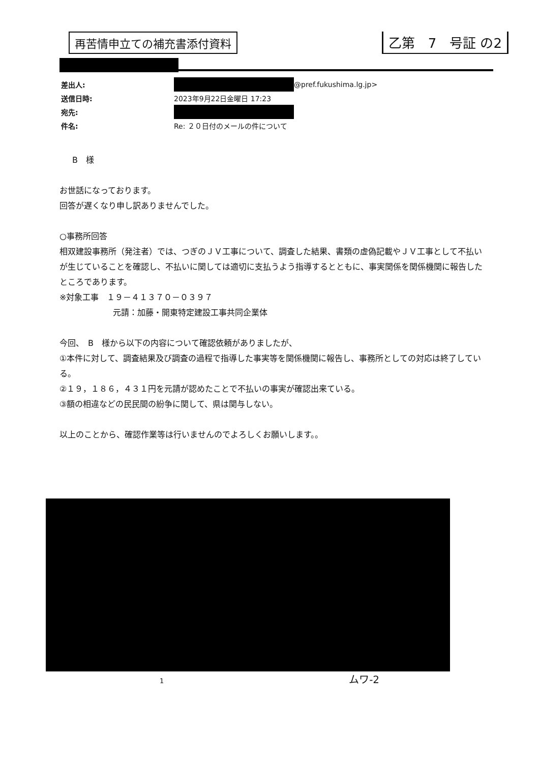再苦情申立ての補充書添付資料
乙第　7　号証 の2
差出人: @pref.fukushima.lg.jp>
送信日時: 2023年9月22日金曜日 17:23
宛先:
件名: Re: ２０日付のメールの件について
B　様
お世話になっております。
回答が遅くなり申し訳ありませんでした。
○事務所回答
相双建設事務所（発注者）では、つぎのＪＶ工事について、調査した結果、書類の虚偽記載やＪＶ工事として不払いが生じていることを確認し、不払いに関しては適切に支払うよう指導するとともに、事実関係を関係機関に報告したところであります。
※対象工事　１９－４１３７０－０３９７
元請：加藤・開東特定建設工事共同企業体
今回、　B　様から以下の内容について確認依頼がありましたが、
①本件に対して、調査結果及び調査の過程で指導した事実等を関係機関に報告し、事務所としての対応は終了している。
②１９，１８６，４３１円を元請が認めたことで不払いの事実が確認出来ている。
③額の相違などの民民間の紛争に関して、県は関与しない。
以上のことから、確認作業等は行いませんのでよろしくお願いします。。
1　　　　　　　　　　　　　　　　　　　　　　　　　　　　ムワ-2